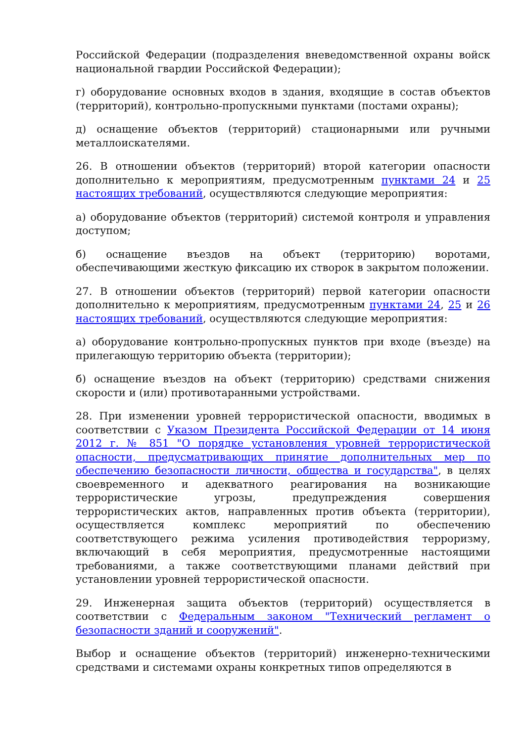Российской Федерации (подразделения вневедомственной охраны войск национальной гвардии Российской Федерации);
г) оборудование основных входов в здания, входящие в состав объектов (территорий), контрольно-пропускными пунктами (постами охраны);
д) оснащение объектов (территорий) стационарными или ручными металлоискателями.
26. В отношении объектов (территорий) второй категории опасности дополнительно к мероприятиям, предусмотренным пунктами 24 и 25 настоящих требований, осуществляются следующие мероприятия:
а) оборудование объектов (территорий) системой контроля и управления доступом;
б) оснащение въездов на объект (территорию) воротами, обеспечивающими жесткую фиксацию их створок в закрытом положении.
27. В отношении объектов (территорий) первой категории опасности дополнительно к мероприятиям, предусмотренным пунктами 24, 25 и 26 настоящих требований, осуществляются следующие мероприятия:
а) оборудование контрольно-пропускных пунктов при входе (въезде) на прилегающую территорию объекта (территории);
б) оснащение въездов на объект (территорию) средствами снижения скорости и (или) противотаранными устройствами.
28. При изменении уровней террористической опасности, вводимых в соответствии с Указом Президента Российской Федерации от 14 июня 2012 г. № 851 "О порядке установления уровней террористической опасности, предусматривающих принятие дополнительных мер по обеспечению безопасности личности, общества и государства", в целях своевременного и адекватного реагирования на возникающие террористические угрозы, предупреждения совершения террористических актов, направленных против объекта (территории), осуществляется комплекс мероприятий по обеспечению соответствующего режима усиления противодействия терроризму, включающий в себя мероприятия, предусмотренные настоящими требованиями, а также соответствующими планами действий при установлении уровней террористической опасности.
29. Инженерная защита объектов (территорий) осуществляется в соответствии с Федеральным законом "Технический регламент о безопасности зданий и сооружений".
Выбор и оснащение объектов (территорий) инженерно-техническими средствами и системами охраны конкретных типов определяются в